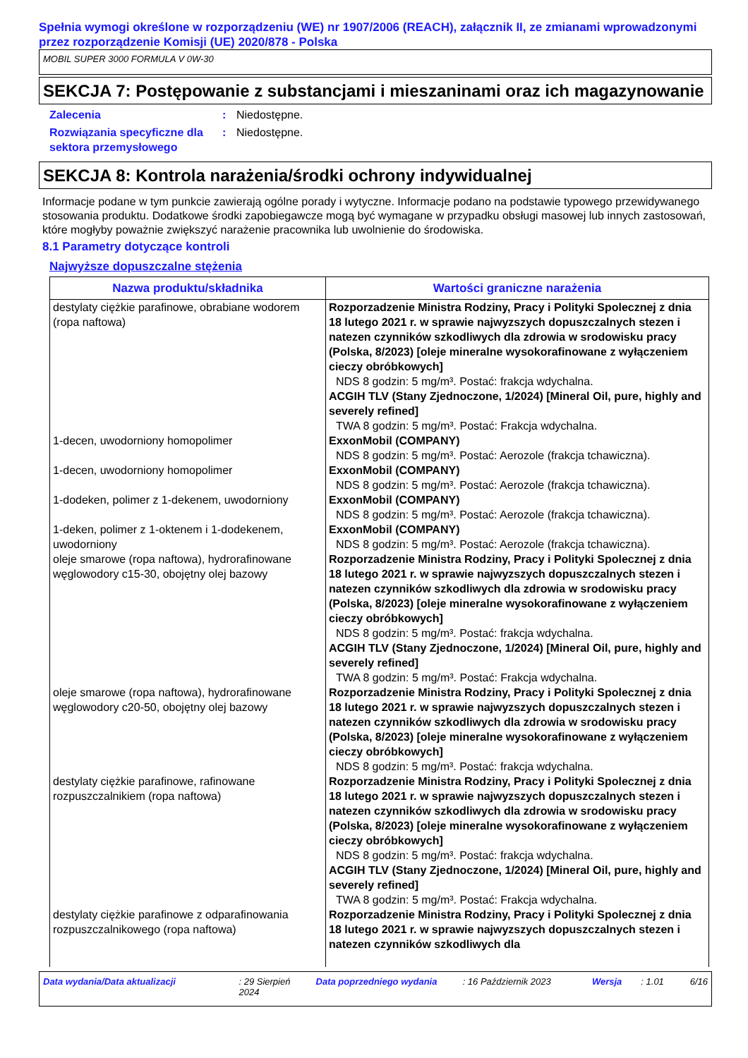Spełnia wymogi określone w rozporządzeniu (WE) nr 1907/2006 (REACH), załącznik II, ze zmianami wprowadzonymi przez rozporządzenie Komisji (UE) 2020/878 - Polska
MOBIL SUPER 3000 FORMULA V 0W-30
SEKCJA 7: Postępowanie z substancjami i mieszaninami oraz ich magazynowanie
Zalecenia: Niedostępne.
Rozwiązania specyficzne dla sektora przemysłowego: Niedostępne.
SEKCJA 8: Kontrola narażenia/środki ochrony indywidualnej
Informacje podane w tym punkcie zawierają ogólne porady i wytyczne. Informacje podano na podstawie typowego przewidywanego stosowania produktu. Dodatkowe środki zapobiegawcze mogą być wymagane w przypadku obsługi masowej lub innych zastosowań, które mogłyby poważnie zwiększyć narażenie pracownika lub uwolnienie do środowiska.
8.1 Parametry dotyczące kontroli
Najwyższe dopuszczalne stężenia
| Nazwa produktu/składnika | Wartości graniczne narażenia |
| --- | --- |
| destylaty ciężkie parafinowe, obrabiane wodorem (ropa naftowa) | Rozporzadzenie Ministra Rodziny, Pracy i Polityki Spolecznej z dnia 18 lutego 2021 r. w sprawie najwyzszych dopuszczalnych stezen i natezen czynników szkodliwych dla zdrowia w srodowisku pracy (Polska, 8/2023) [oleje mineralne wysokorafinowane z wyłączeniem cieczy obróbkowych] NDS 8 godzin: 5 mg/m³. Postać: frakcja wdychalna. ACGIH TLV (Stany Zjednoczone, 1/2024) [Mineral Oil, pure, highly and severely refined] TWA 8 godzin: 5 mg/m³. Postać: Frakcja wdychalna. |
| 1-decen, uwodorniony homopolimer | ExxonMobil (COMPANY) NDS 8 godzin: 5 mg/m³. Postać: Aerozole (frakcja tchawiczna). |
| 1-decen, uwodorniony homopolimer | ExxonMobil (COMPANY) NDS 8 godzin: 5 mg/m³. Postać: Aerozole (frakcja tchawiczna). |
| 1-dodeken, polimer z 1-dekenem, uwodorniony | ExxonMobil (COMPANY) NDS 8 godzin: 5 mg/m³. Postać: Aerozole (frakcja tchawiczna). |
| 1-deken, polimer z 1-oktenem i 1-dodekenem, uwodorniony | ExxonMobil (COMPANY) NDS 8 godzin: 5 mg/m³. Postać: Aerozole (frakcja tchawiczna). |
| oleje smarowe (ropa naftowa), hydrorafinowane węglowodory c15-30, obojętny olej bazowy | Rozporzadzenie Ministra Rodziny, Pracy i Polityki Spolecznej z dnia 18 lutego 2021 r. w sprawie najwyzszych dopuszczalnych stezen i natezen czynników szkodliwych dla zdrowia w srodowisku pracy (Polska, 8/2023) [oleje mineralne wysokorafinowane z wyłączeniem cieczy obróbkowych] NDS 8 godzin: 5 mg/m³. Postać: frakcja wdychalna. ACGIH TLV (Stany Zjednoczone, 1/2024) [Mineral Oil, pure, highly and severely refined] TWA 8 godzin: 5 mg/m³. Postać: Frakcja wdychalna. |
| oleje smarowe (ropa naftowa), hydrorafinowane węglowodory c20-50, obojętny olej bazowy | Rozporzadzenie Ministra Rodziny, Pracy i Polityki Spolecznej z dnia 18 lutego 2021 r. w sprawie najwyzszych dopuszczalnych stezen i natezen czynników szkodliwych dla zdrowia w srodowisku pracy (Polska, 8/2023) [oleje mineralne wysokorafinowane z wyłączeniem cieczy obróbkowych] NDS 8 godzin: 5 mg/m³. Postać: frakcja wdychalna. |
| destylaty ciężkie parafinowe, rafinowane rozpuszczalnikiem (ropa naftowa) | Rozporzadzenie Ministra Rodziny, Pracy i Polityki Spolecznej z dnia 18 lutego 2021 r. w sprawie najwyzszych dopuszczalnych stezen i natezen czynników szkodliwych dla zdrowia w srodowisku pracy (Polska, 8/2023) [oleje mineralne wysokorafinowane z wyłączeniem cieczy obróbkowych] NDS 8 godzin: 5 mg/m³. Postać: frakcja wdychalna. ACGIH TLV (Stany Zjednoczone, 1/2024) [Mineral Oil, pure, highly and severely refined] TWA 8 godzin: 5 mg/m³. Postać: Frakcja wdychalna. |
| destylaty ciężkie parafinowe z odparafinowania rozpuszczalnikowego (ropa naftowa) | Rozporzadzenie Ministra Rodziny, Pracy i Polityki Spolecznej z dnia 18 lutego 2021 r. w sprawie najwyzszych dopuszczalnych stezen i natezen czynników szkodliwych dla |
Data wydania/Data aktualizacji : 29 Sierpień 2024 Data poprzedniego wydania : 16 Październik 2023 Wersja : 1.01 6/16